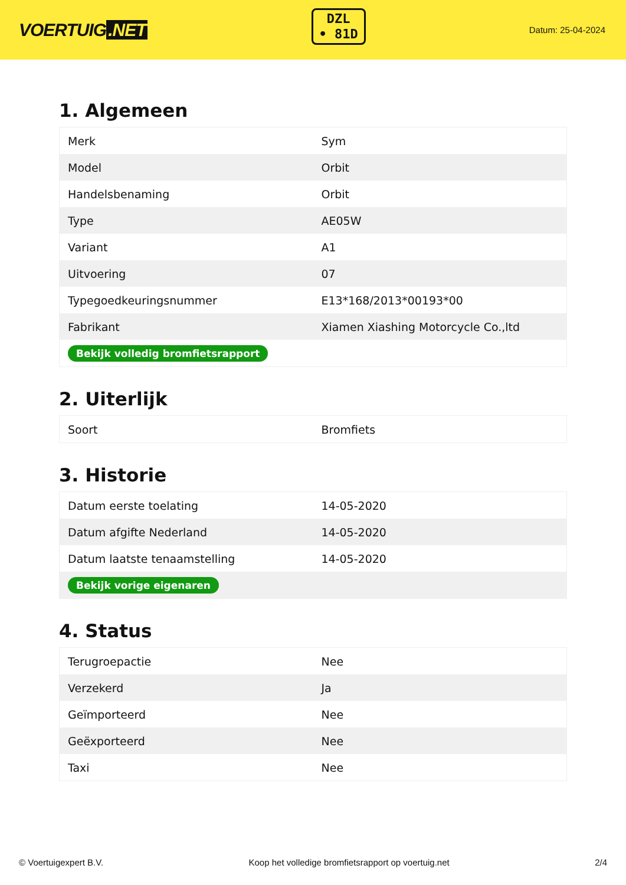VOERTUIG.NET
DZL
• 81D
Datum: 25-04-2024
1. Algemeen
| Merk | Sym |
| Model | Orbit |
| Handelsbenaming | Orbit |
| Type | AE05W |
| Variant | A1 |
| Uitvoering | 07 |
| Typegoedkeuringsnummer | E13*168/2013*00193*00 |
| Fabrikant | Xiamen Xiashing Motorcycle Co.,ltd |
| Bekijk volledig bromfietsrapport | |
2. Uiterlijk
| Soort | Bromfiets |
3. Historie
| Datum eerste toelating | 14-05-2020 |
| Datum afgifte Nederland | 14-05-2020 |
| Datum laatste tenaamstelling | 14-05-2020 |
| Bekijk vorige eigenaren | |
4. Status
| Terugroepactie | Nee |
| Verzekerd | Ja |
| Geïmporteerd | Nee |
| Geëxporteerd | Nee |
| Taxi | Nee |
© Voertuigexpert B.V. Koop het volledige bromfietsrapport op voertuig.net 2/4